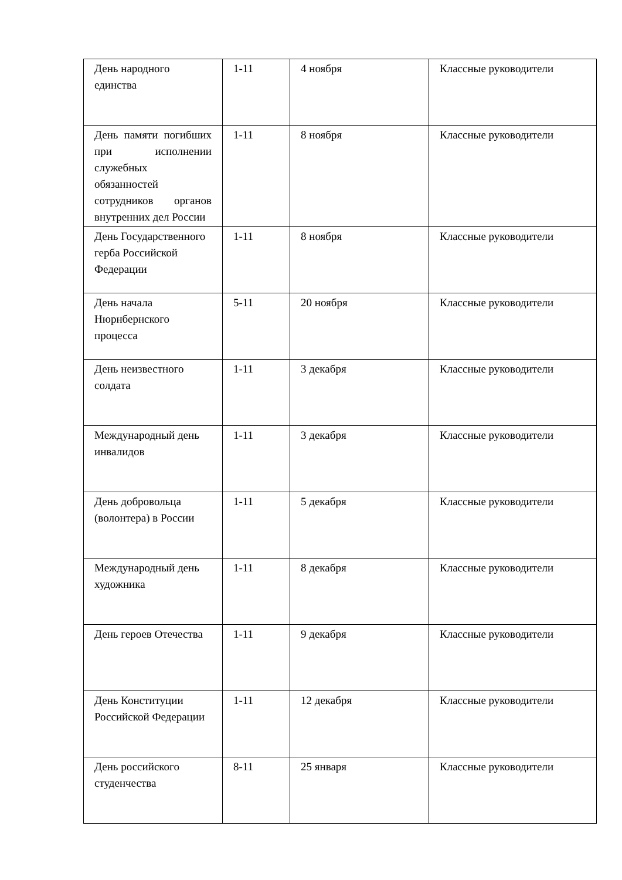| День народного единства | 1-11 | 4 ноября | Классные руководители |
| День памяти погибших при исполнении служебных обязанностей сотрудников органов внутренних дел России | 1-11 | 8 ноября | Классные руководители |
| День Государственного герба Российской Федерации | 1-11 | 8 ноября | Классные руководители |
| День начала Нюрнбернского процесса | 5-11 | 20 ноября | Классные руководители |
| День неизвестного солдата | 1-11 | 3 декабря | Классные руководители |
| Международный день инвалидов | 1-11 | 3 декабря | Классные руководители |
| День добровольца (волонтера) в России | 1-11 | 5 декабря | Классные руководители |
| Международный день художника | 1-11 | 8 декабря | Классные руководители |
| День героев Отечества | 1-11 | 9 декабря | Классные руководители |
| День Конституции Российской Федерации | 1-11 | 12 декабря | Классные руководители |
| День российского студенчества | 8-11 | 25 января | Классные руководители |